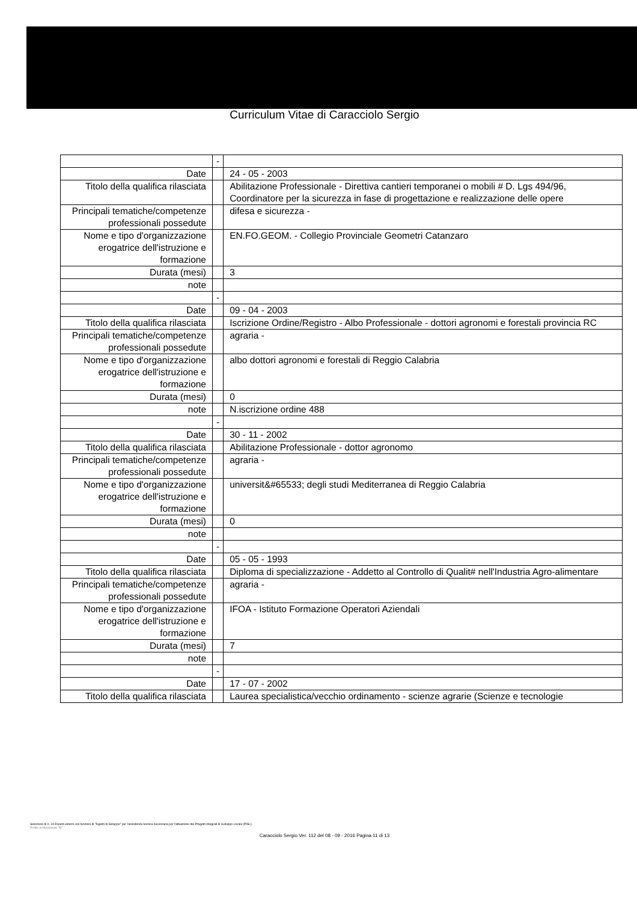Curriculum Vitae di Caracciolo Sergio
| | - | |
| Date | | 24 - 05 - 2003 |
| Titolo della qualifica rilasciata | | Abilitazione Professionale - Direttiva cantieri temporanei o mobili # D. Lgs 494/96, Coordinatore per la sicurezza in fase di progettazione e realizzazione delle opere |
| Principali tematiche/competenze professionali possedute | | difesa e sicurezza - |
| Nome e tipo d'organizzazione erogatrice dell'istruzione e formazione | | EN.FO.GEOM. - Collegio Provinciale Geometri Catanzaro |
| Durata (mesi) | | 3 |
| note | | |
| | - | |
| Date | | 09 - 04 - 2003 |
| Titolo della qualifica rilasciata | | Iscrizione Ordine/Registro - Albo Professionale - dottori agronomi e forestali provincia RC |
| Principali tematiche/competenze professionali possedute | | agraria - |
| Nome e tipo d'organizzazione erogatrice dell'istruzione e formazione | | albo dottori agronomi e forestali di Reggio Calabria |
| Durata (mesi) | | 0 |
| note | | N.iscrizione ordine 488 |
| | - | |
| Date | | 30 - 11 - 2002 |
| Titolo della qualifica rilasciata | | Abilitazione Professionale - dottor agronomo |
| Principali tematiche/competenze professionali possedute | | agraria - |
| Nome e tipo d'organizzazione erogatrice dell'istruzione e formazione | | universit&#65533; degli studi Mediterranea di Reggio Calabria |
| Durata (mesi) | | 0 |
| note | | |
| | - | |
| Date | | 05 - 05 - 1993 |
| Titolo della qualifica rilasciata | | Diploma di specializzazione - Addetto al Controllo di Qualit# nell'Industria Agro-alimentare |
| Principali tematiche/competenze professionali possedute | | agraria - |
| Nome e tipo d'organizzazione erogatrice dell'istruzione e formazione | | IFOA - Istituto Formazione Operatori Aziendali |
| Durata (mesi) | | 7 |
| note | | |
| | - | |
| Date | | 17 - 07 - 2002 |
| Titolo della qualifica rilasciata | | Laurea specialistica/vecchio ordinamento - scienze agrarie (Scienze e tecnologie |
Selezione di n. 19 Esperti esterni con funzioni di "Agenti di Sviluppo" per l'assistenza tecnica necessaria per l'attuazione dei Progetti Integrati di Sviluppo Locale (PISL).
Profilo professionale "B"
Caracciolo Sergio Ver. 112 del 08 - 09 - 2016 Pagina 11 di 13